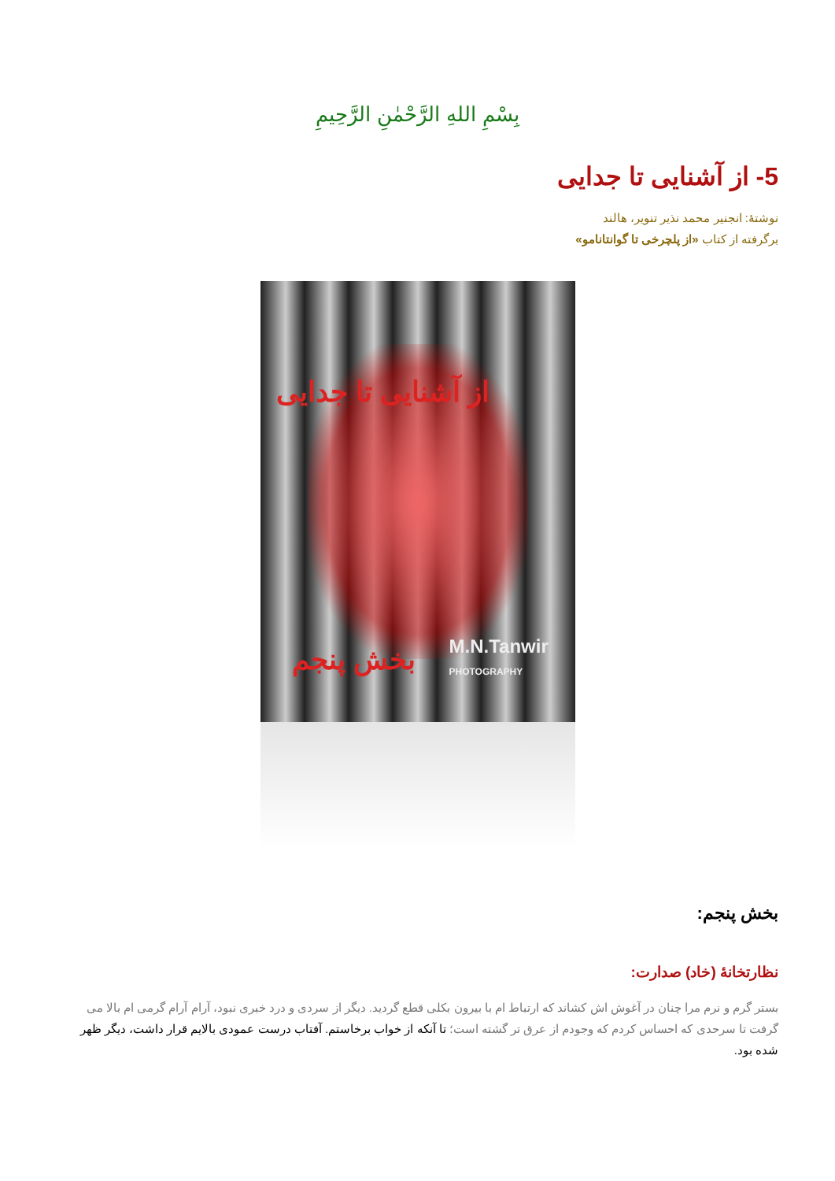بِسْمِ اللهِ الرَّحْمٰنِ الرَّحِيمِ
5- از آشنایی تا جدایی
نوشتۀ: انجنیر محمد نذیر تنویر، هالند
برگرفته از کتاب «از پلچرخی تا گوانتانامو»
از آشنایی تا جدایی
بخش پنجم M.N.Tanwir
PHOTOGRAPHY
بخش پنجم:
نظارتخانۀ (خاد) صدارت:
بستر گرم و نرم مرا چنان در آغوش اش کشاند که ارتباط ام با بیرون بکلی قطع گردید. دیگر از سردی و درد خبری نبود، آرام آرام گرمی ام بالا می گرفت تا سرحدی که احساس کردم که وجودم از عرق تر گشته است؛ تا آنکه از خواب برخاستم. آفتاب درست عمودی بالایم قرار داشت، دیگر ظهر شده بود.